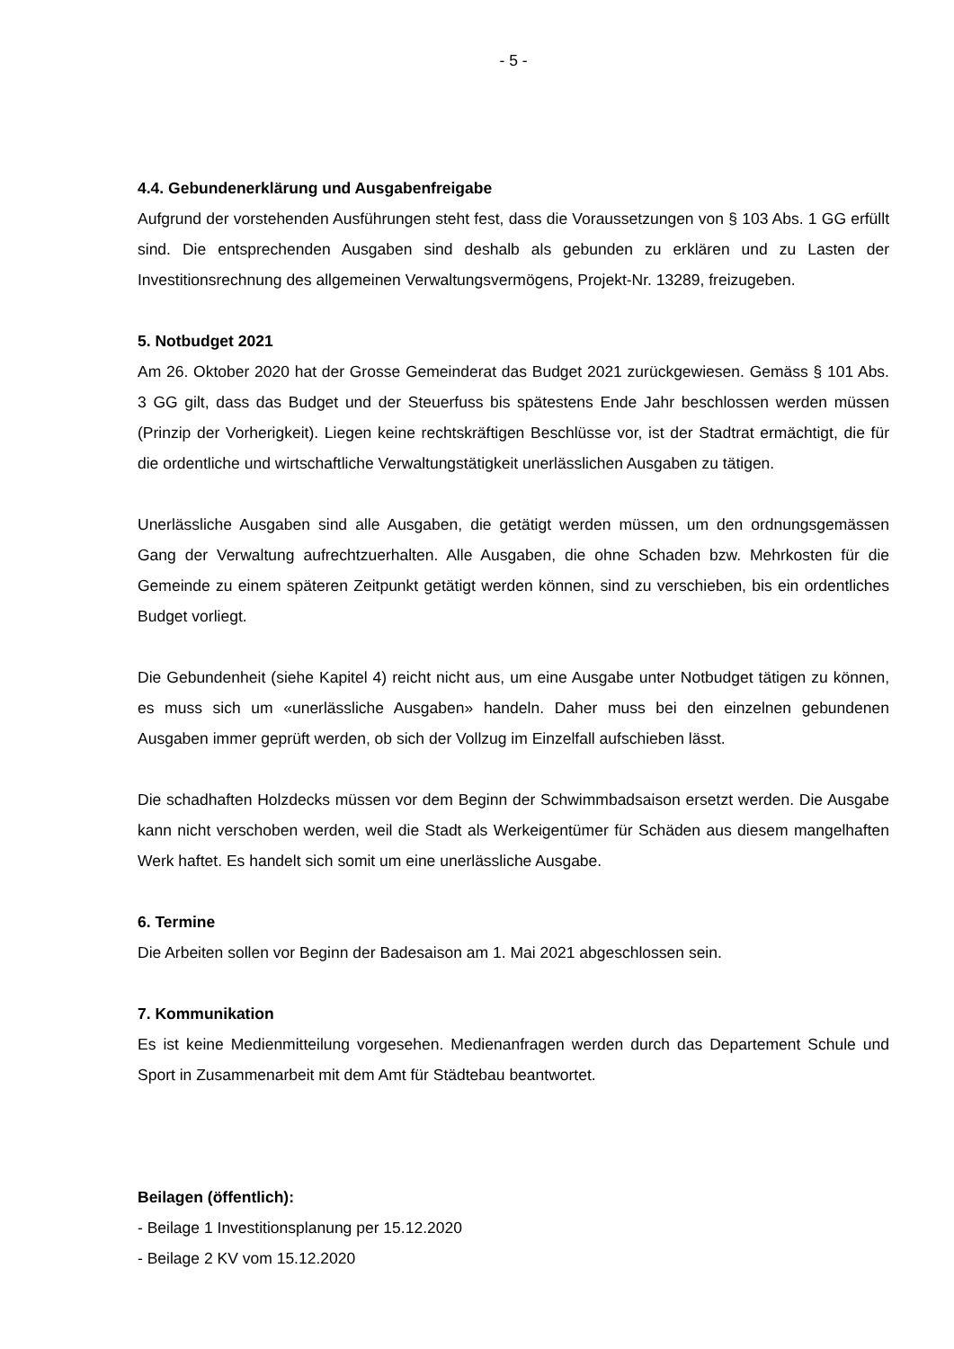- 5 -
4.4. Gebundenerklärung und Ausgabenfreigabe
Aufgrund der vorstehenden Ausführungen steht fest, dass die Voraussetzungen von § 103 Abs. 1 GG erfüllt sind. Die entsprechenden Ausgaben sind deshalb als gebunden zu erklären und zu Lasten der Investitionsrechnung des allgemeinen Verwaltungsvermögens, Projekt-Nr. 13289, freizugeben.
5. Notbudget 2021
Am 26. Oktober 2020 hat der Grosse Gemeinderat das Budget 2021 zurückgewiesen. Gemäss § 101 Abs. 3 GG gilt, dass das Budget und der Steuerfuss bis spätestens Ende Jahr beschlossen werden müssen (Prinzip der Vorherigkeit). Liegen keine rechtskräftigen Beschlüsse vor, ist der Stadtrat ermächtigt, die für die ordentliche und wirtschaftliche Verwaltungstätigkeit unerlässlichen Ausgaben zu tätigen.
Unerlässliche Ausgaben sind alle Ausgaben, die getätigt werden müssen, um den ordnungsgemässen Gang der Verwaltung aufrechtzuerhalten. Alle Ausgaben, die ohne Schaden bzw. Mehrkosten für die Gemeinde zu einem späteren Zeitpunkt getätigt werden können, sind zu verschieben, bis ein ordentliches Budget vorliegt.
Die Gebundenheit (siehe Kapitel 4) reicht nicht aus, um eine Ausgabe unter Notbudget tätigen zu können, es muss sich um «unerlässliche Ausgaben» handeln. Daher muss bei den einzelnen gebundenen Ausgaben immer geprüft werden, ob sich der Vollzug im Einzelfall aufschieben lässt.
Die schadhaften Holzdecks müssen vor dem Beginn der Schwimmbadsaison ersetzt werden. Die Ausgabe kann nicht verschoben werden, weil die Stadt als Werkeigentümer für Schäden aus diesem mangelhaften Werk haftet. Es handelt sich somit um eine unerlässliche Ausgabe.
6. Termine
Die Arbeiten sollen vor Beginn der Badesaison am 1. Mai 2021 abgeschlossen sein.
7. Kommunikation
Es ist keine Medienmitteilung vorgesehen. Medienanfragen werden durch das Departement Schule und Sport in Zusammenarbeit mit dem Amt für Städtebau beantwortet.
Beilagen (öffentlich):
- Beilage 1 Investitionsplanung per 15.12.2020
- Beilage 2 KV vom 15.12.2020